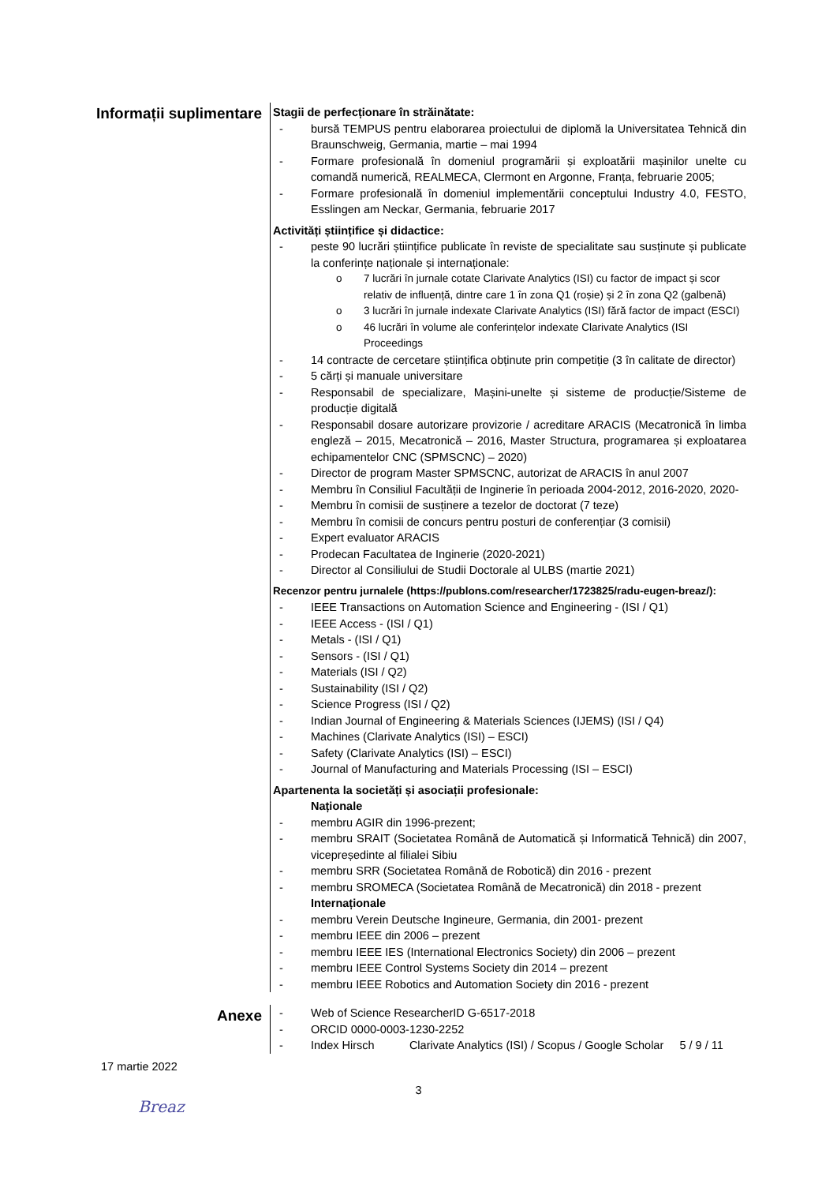Informații suplimentare
Stagii de perfecționare în străinătate:
- bursă TEMPUS pentru elaborarea proiectului de diplomă la Universitatea Tehnică din Braunschweig, Germania, martie – mai 1994
- Formare profesională în domeniul programării și exploatării mașinilor unelte cu comandă numerică, REALMECA, Clermont en Argonne, Franța, februarie 2005;
- Formare profesională în domeniul implementării conceptului Industry 4.0, FESTO, Esslingen am Neckar, Germania, februarie 2017
Activități științifice și didactice:
- peste 90 lucrări științifice publicate în reviste de specialitate sau susținute și publicate la conferințe naționale și internaționale:
o 7 lucrări în jurnale cotate Clarivate Analytics (ISI) cu factor de impact și scor relativ de influență, dintre care 1 în zona Q1 (roșie) și 2 în zona Q2 (galbenă)
o 3 lucrări în jurnale indexate Clarivate Analytics (ISI) fără factor de impact (ESCI)
o 46 lucrări în volume ale conferințelor indexate Clarivate Analytics (ISI Proceedings
- 14 contracte de cercetare științifica obținute prin competiție (3 în calitate de director)
- 5 cărți și manuale universitare
- Responsabil de specializare, Mașini-unelte și sisteme de producție/Sisteme de producție digitală
- Responsabil dosare autorizare provizorie / acreditare ARACIS (Mecatronică în limba engleză – 2015, Mecatronică – 2016, Master Structura, programarea și exploatarea echipamentelor CNC (SPMSCNC) – 2020)
- Director de program Master SPMSCNC, autorizat de ARACIS în anul 2007
- Membru în Consiliul Facultății de Inginerie în perioada 2004-2012, 2016-2020, 2020-
- Membru în comisii de susținere a tezelor de doctorat (7 teze)
- Membru în comisii de concurs pentru posturi de conferențiar (3 comisii)
- Expert evaluator ARACIS
- Prodecan Facultatea de Inginerie (2020-2021)
- Director al Consiliului de Studii Doctorale al ULBS (martie 2021)
Recenzor pentru jurnalele (https://publons.com/researcher/1723825/radu-eugen-breaz/):
- IEEE Transactions on Automation Science and Engineering - (ISI / Q1)
- IEEE Access - (ISI / Q1)
- Metals - (ISI / Q1)
- Sensors - (ISI / Q1)
- Materials (ISI / Q2)
- Sustainability (ISI / Q2)
- Science Progress (ISI / Q2)
- Indian Journal of Engineering & Materials Sciences (IJEMS) (ISI / Q4)
- Machines (Clarivate Analytics (ISI) – ESCI)
- Safety (Clarivate Analytics (ISI) – ESCI)
- Journal of Manufacturing and Materials Processing (ISI – ESCI)
Apartenenta la societăți și asociații profesionale:
Naționale
- membru AGIR din 1996-prezent;
- membru SRAIT (Societatea Română de Automatică și Informatică Tehnică) din 2007, vicepreședinte al filialei Sibiu
- membru SRR (Societatea Română de Robotică) din 2016 - prezent
- membru SROMECA (Societatea Română de Mecatronică) din 2018 - prezent
Internaționale
- membru Verein Deutsche Ingineure, Germania, din 2001- prezent
- membru IEEE din 2006 – prezent
- membru IEEE IES (International Electronics Society) din 2006 – prezent
- membru IEEE Control Systems Society din 2014 – prezent
- membru IEEE Robotics and Automation Society din 2016 - prezent
Anexe
- Web of Science ResearcherID G-6517-2018
- ORCID 0000-0003-1230-2252
- Index Hirsch Clarivate Analytics (ISI) / Scopus / Google Scholar 5 / 9 / 11
17 martie 2022
3
Breaz